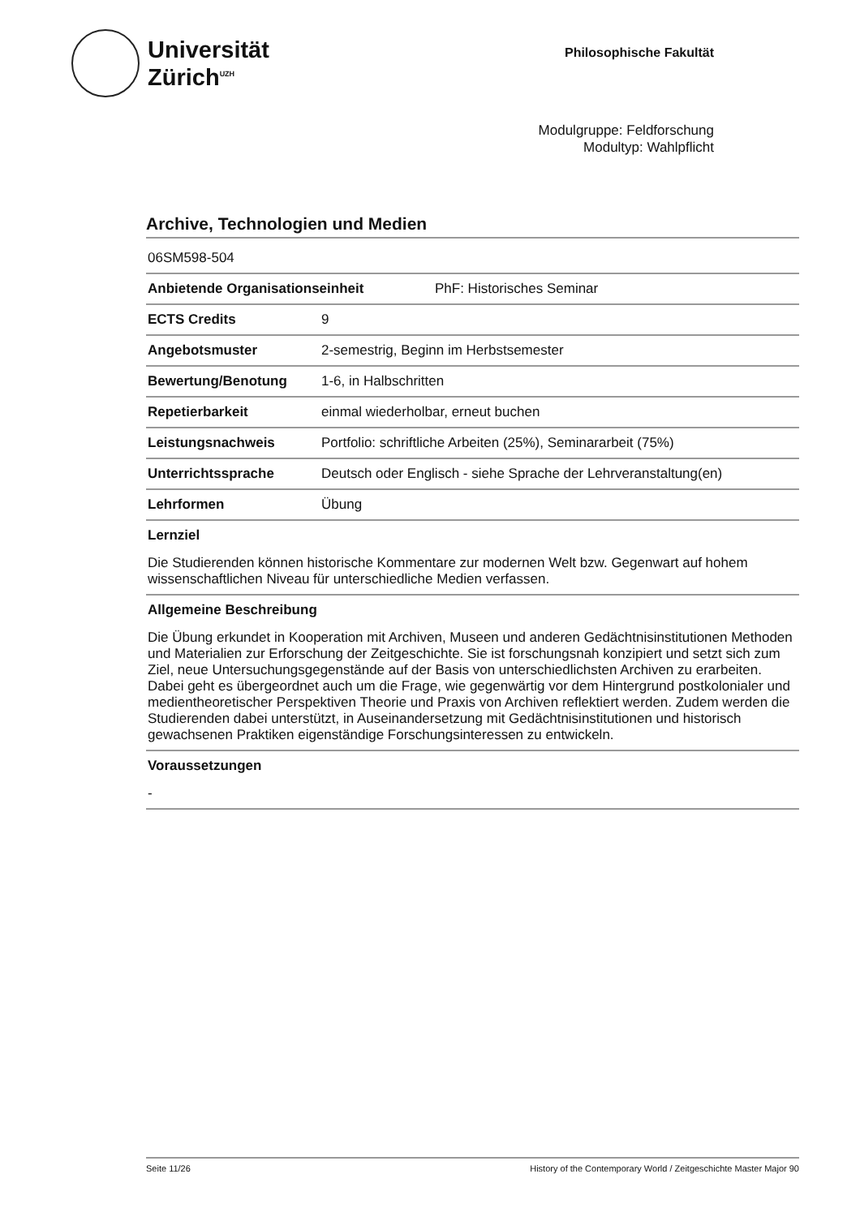Universität
Zürich<sup>UZH</sup>
Philosophische Fakultät
Modulgruppe: Feldforschung
Modultyp: Wahlpflicht
Archive, Technologien und Medien
| 06SM598-504 | |
| Anbietende Organisationseinheit | PhF: Historisches Seminar |
| ECTS Credits | 9 |
| Angebotsmuster | 2-semestrig, Beginn im Herbstsemester |
| Bewertung/Benotung | 1-6, in Halbschritten |
| Repetierbarkeit | einmal wiederholbar, erneut buchen |
| Leistungsnachweis | Portfolio: schriftliche Arbeiten (25%), Seminararbeit (75%) |
| Unterrichtssprache | Deutsch oder Englisch - siehe Sprache der Lehrveranstaltung(en) |
| Lehrformen | Übung |
Lernziel
Die Studierenden können historische Kommentare zur modernen Welt bzw. Gegenwart auf hohem wissenschaftlichen Niveau für unterschiedliche Medien verfassen.
Allgemeine Beschreibung
Die Übung erkundet in Kooperation mit Archiven, Museen und anderen Gedächtnisinstitutionen Methoden und Materialien zur Erforschung der Zeitgeschichte. Sie ist forschungsnah konzipiert und setzt sich zum Ziel, neue Untersuchungsgegenstände auf der Basis von unterschiedlichsten Archiven zu erarbeiten. Dabei geht es übergeordnet auch um die Frage, wie gegenwärtig vor dem Hintergrund postkolonialer und medientheoretischer Perspektiven Theorie und Praxis von Archiven reflektiert werden. Zudem werden die Studierenden dabei unterstützt, in Auseinandersetzung mit Gedächtnisinstitutionen und historisch gewachsenen Praktiken eigenständige Forschungsinteressen zu entwickeln.
Voraussetzungen
-
Seite 11/26 History of the Contemporary World / Zeitgeschichte Master Major 90